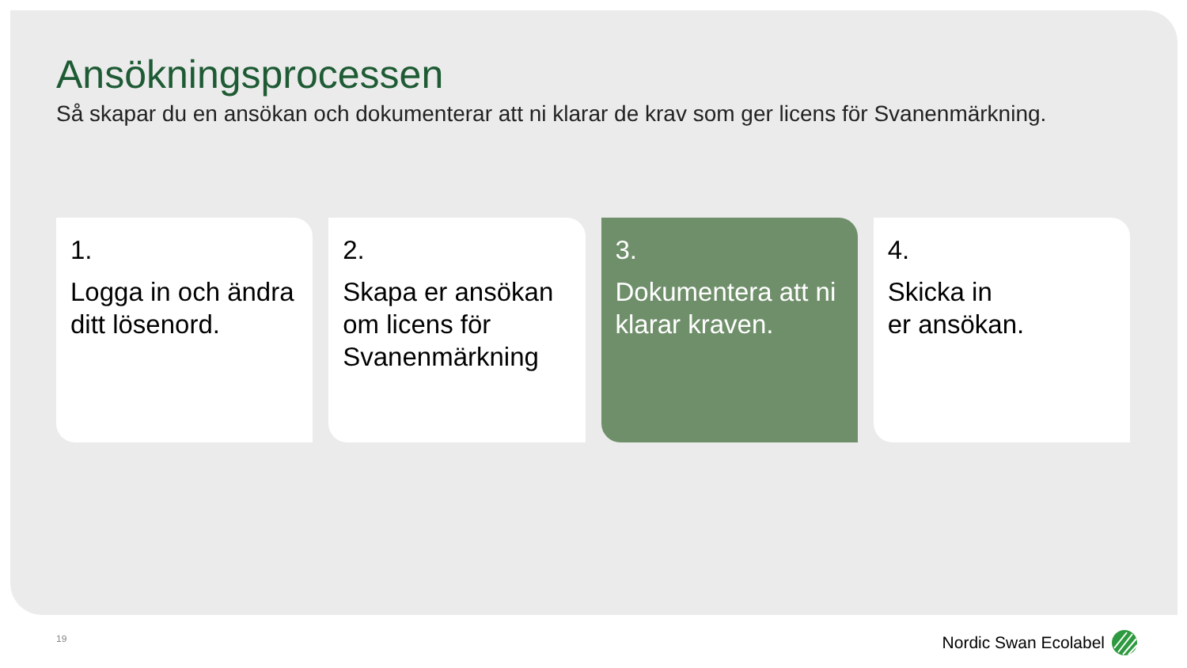Ansökningsprocessen
Så skapar du en ansökan och dokumenterar att ni klarar de krav som ger licens för Svanenmärkning.
1.
Logga in och ändra ditt lösenord.
2.
Skapa er ansökan om licens för Svanenmärkning
3.
Dokumentera att ni klarar kraven.
4.
Skicka in
er ansökan.
19 Nordic Swan Ecolabel